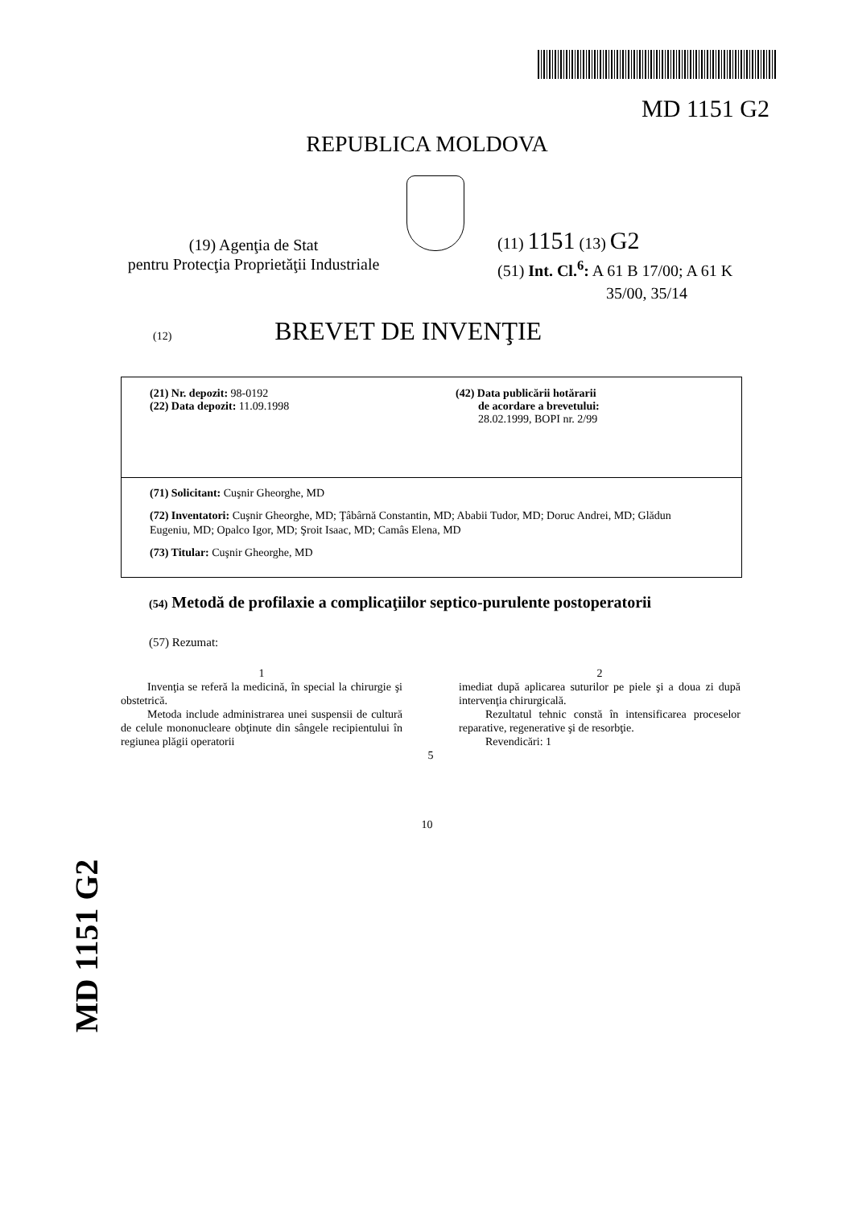MD 1151 G2
REPUBLICA MOLDOVA
(19) Agenţia de Stat
pentru Protecţia Proprietăţii Industriale
(11) 1151 (13) G2
(51) Int. Cl.<sup>6</sup>: A 61 B 17/00; A 61 K
35/00, 35/14
(12) BREVET DE INVENŢIE
(21) Nr. depozit: 98-0192
(22) Data depozit: 11.09.1998
(42) Data publicării hotărarii
de acordare a brevetului:
28.02.1999, BOPI nr. 2/99
(71) Solicitant: Cuşnir Gheorghe, MD
(72) Inventatori: Cuşnir Gheorghe, MD; Ţâbârnă Constantin, MD; Ababii Tudor, MD; Doruc Andrei, MD; Glădun Eugeniu, MD; Opalco Igor, MD; Şroit Isaac, MD; Camâs Elena, MD
(73) Titular: Cuşnir Gheorghe, MD
(54) Metodă de profilaxie a complicaţiilor septico-purulente postoperatorii
(57) Rezumat:
1
Invenţia se referă la medicină, în special la chirurgie şi obstetrică.
Metoda include administrarea unei suspensii de cultură de celule mononucleare obţinute din sângele recipientului în regiunea plăgii operatorii
5
2
imediat după aplicarea suturilor pe piele şi a doua zi după intervenţia chirurgicală.
Rezultatul tehnic constă în intensificarea proceselor reparative, regenerative şi de resorbţie.
Revendicări: 1
10
MD 1151 G2